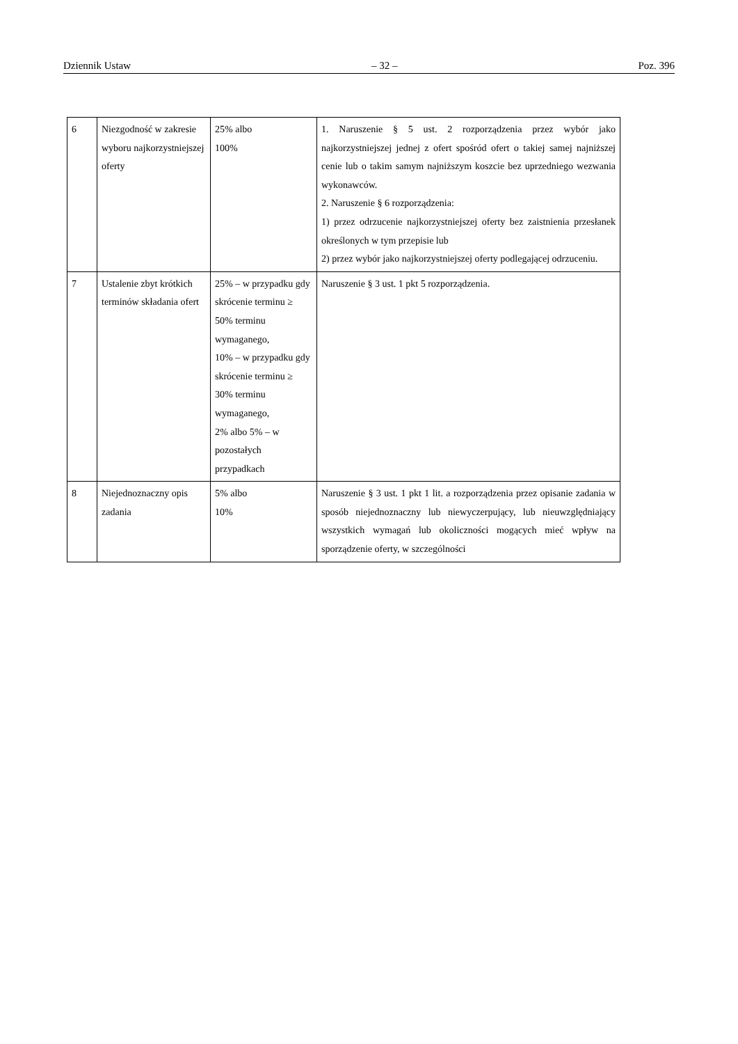Dziennik Ustaw – 32 – Poz. 396
| 6 | Niezgodność w zakresie wyboru najkorzystniejszej oferty | 25% albo 100% | 1. Naruszenie § 5 ust. 2 rozporządzenia przez wybór jako najkorzystniejszej jednej z ofert spośród ofert o takiej samej najniższej cenie lub o takim samym najniższym koszcie bez uprzedniego wezwania wykonawców. 2. Naruszenie § 6 rozporządzenia: 1) przez odrzucenie najkorzystniejszej oferty bez zaistnienia przesłanek określonych w tym przepisie lub 2) przez wybór jako najkorzystniejszej oferty podlegającej odrzuceniu. |
| 7 | Ustalenie zbyt krótkich terminów składania ofert | 25% – w przypadku gdy skrócenie terminu ≥ 50% terminu wymaganego, 10% – w przypadku gdy skrócenie terminu ≥ 30% terminu wymaganego, 2% albo 5% – w pozostałych przypadkach | Naruszenie § 3 ust. 1 pkt 5 rozporządzenia. |
| 8 | Niejednoznaczny opis zadania | 5% albo 10% | Naruszenie § 3 ust. 1 pkt 1 lit. a rozporządzenia przez opisanie zadania w sposób niejednoznaczny lub niewyczerpujący, lub nieuwzględniający wszystkich wymagań lub okoliczności mogących mieć wpływ na sporządzenie oferty, w szczególności |